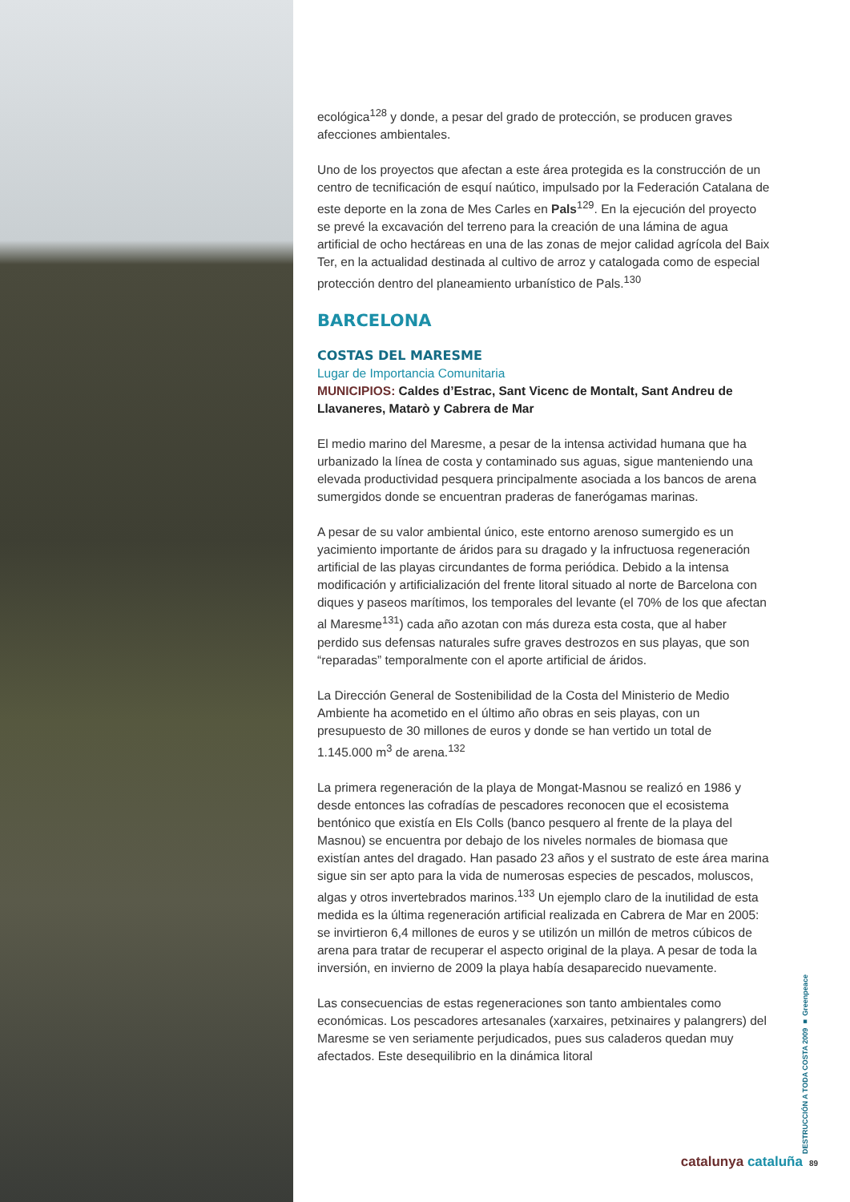ecológica<sup>128</sup> y donde, a pesar del grado de protección, se producen graves afecciones ambientales.
Uno de los proyectos que afectan a este área protegida es la construcción de un centro de tecnificación de esquí naútico, impulsado por la Federación Catalana de este deporte en la zona de Mes Carles en Pals<sup>129</sup>. En la ejecución del proyecto se prevé la excavación del terreno para la creación de una lámina de agua artificial de ocho hectáreas en una de las zonas de mejor calidad agrícola del Baix Ter, en la actualidad destinada al cultivo de arroz y catalogada como de especial protección dentro del planeamiento urbanístico de Pals.<sup>130</sup>
BARCELONA
COSTAS DEL MARESME
Lugar de Importancia Comunitaria
MUNICIPIOS: Caldes d’Estrac, Sant Vicenc de Montalt, Sant Andreu de Llavaneres, Matarò y Cabrera de Mar
El medio marino del Maresme, a pesar de la intensa actividad humana que ha urbanizado la línea de costa y contaminado sus aguas, sigue manteniendo una elevada productividad pesquera principalmente asociada a los bancos de arena sumergidos donde se encuentran praderas de fanerógamas marinas.
A pesar de su valor ambiental único, este entorno arenoso sumergido es un yacimiento importante de áridos para su dragado y la infructuosa regeneración artificial de las playas circundantes de forma periódica. Debido a la intensa modificación y artificialización del frente litoral situado al norte de Barcelona con diques y paseos marítimos, los temporales del levante (el 70% de los que afectan al Maresme<sup>131</sup>) cada año azotan con más dureza esta costa, que al haber perdido sus defensas naturales sufre graves destrozos en sus playas, que son “reparadas” temporalmente con el aporte artificial de áridos.
La Dirección General de Sostenibilidad de la Costa del Ministerio de Medio Ambiente ha acometido en el último año obras en seis playas, con un presupuesto de 30 millones de euros y donde se han vertido un total de 1.145.000 m<sup>3</sup> de arena.<sup>132</sup>
La primera regeneración de la playa de Mongat-Masnou se realizó en 1986 y desde entonces las cofradías de pescadores reconocen que el ecosistema bentónico que existía en Els Colls (banco pesquero al frente de la playa del Masnou) se encuentra por debajo de los niveles normales de biomasa que existían antes del dragado. Han pasado 23 años y el sustrato de este área marina sigue sin ser apto para la vida de numerosas especies de pescados, moluscos, algas y otros invertebrados marinos.<sup>133</sup> Un ejemplo claro de la inutilidad de esta medida es la última regeneración artificial realizada en Cabrera de Mar en 2005: se invirtieron 6,4 millones de euros y se utilizón un millón de metros cúbicos de arena para tratar de recuperar el aspecto original de la playa. A pesar de toda la inversión, en invierno de 2009 la playa había desaparecido nuevamente.
Las consecuencias de estas regeneraciones son tanto ambientales como económicas. Los pescadores artesanales (xarxaires, petxinaires y palangrers) del Maresme se ven seriamente perjudicados, pues sus caladeros quedan muy afectados. Este desequilibrio en la dinámica litoral
DESTRUCCIÓN A TODA COSTA 2009 ■ Greenpeace
catalunya cataluña 89